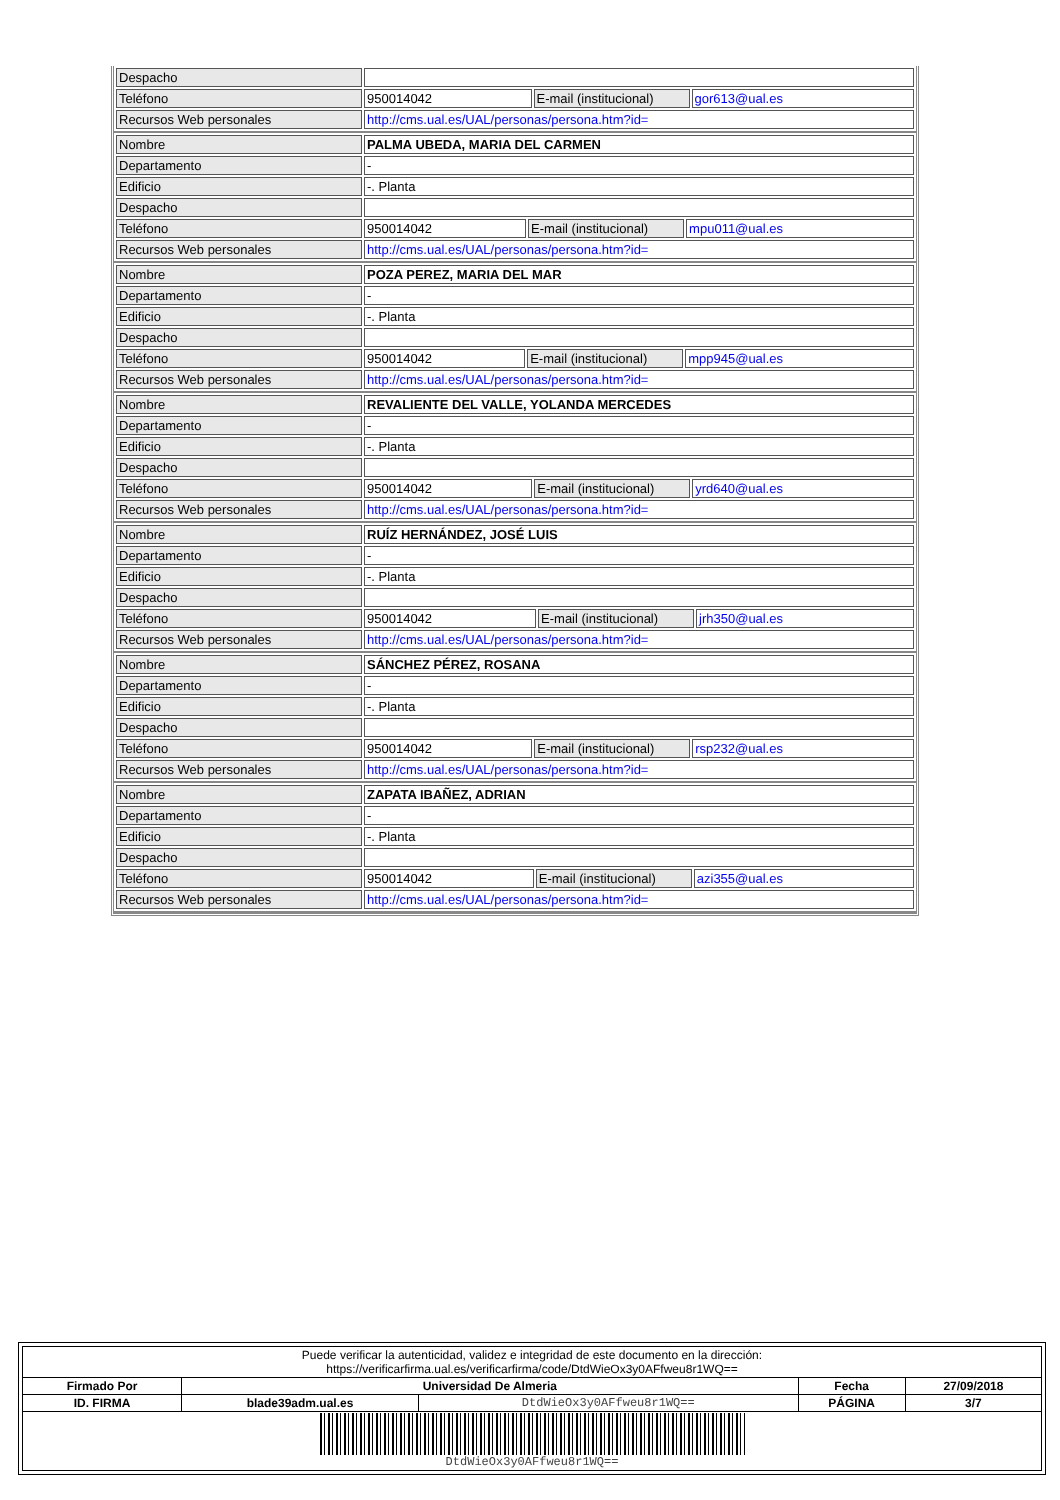| Despacho | | | |
| Teléfono | 950014042 | E-mail (institucional) | gor613@ual.es |
| Recursos Web personales | http://cms.ual.es/UAL/personas/persona.htm?id= | | |
| Nombre | PALMA UBEDA, MARIA DEL CARMEN | | |
| Departamento | - | | |
| Edificio | -. Planta | | |
| Despacho | | | |
| Teléfono | 950014042 | E-mail (institucional) | mpu011@ual.es |
| Recursos Web personales | http://cms.ual.es/UAL/personas/persona.htm?id= | | |
| Nombre | POZA PEREZ, MARIA DEL MAR | | |
| Departamento | - | | |
| Edificio | -. Planta | | |
| Despacho | | | |
| Teléfono | 950014042 | E-mail (institucional) | mpp945@ual.es |
| Recursos Web personales | http://cms.ual.es/UAL/personas/persona.htm?id= | | |
| Nombre | REVALIENTE DEL VALLE, YOLANDA MERCEDES | | |
| Departamento | - | | |
| Edificio | -. Planta | | |
| Despacho | | | |
| Teléfono | 950014042 | E-mail (institucional) | yrd640@ual.es |
| Recursos Web personales | http://cms.ual.es/UAL/personas/persona.htm?id= | | |
| Nombre | RUÍZ HERNÁNDEZ, JOSÉ LUIS | | |
| Departamento | - | | |
| Edificio | -. Planta | | |
| Despacho | | | |
| Teléfono | 950014042 | E-mail (institucional) | jrh350@ual.es |
| Recursos Web personales | http://cms.ual.es/UAL/personas/persona.htm?id= | | |
| Nombre | SÁNCHEZ PÉREZ, ROSANA | | |
| Departamento | - | | |
| Edificio | -. Planta | | |
| Despacho | | | |
| Teléfono | 950014042 | E-mail (institucional) | rsp232@ual.es |
| Recursos Web personales | http://cms.ual.es/UAL/personas/persona.htm?id= | | |
| Nombre | ZAPATA IBAÑEZ, ADRIAN | | |
| Departamento | - | | |
| Edificio | -. Planta | | |
| Despacho | | | |
| Teléfono | 950014042 | E-mail (institucional) | azi355@ual.es |
| Recursos Web personales | http://cms.ual.es/UAL/personas/persona.htm?id= | | |
| Puede verificar la autenticidad, validez e integridad de este documento en la dirección: https://verificarfirma.ual.es/verificarfirma/code/DtdWieOx3y0AFfweu8r1WQ== | | | | |
| Firmado Por | Universidad De Almeria | | Fecha | 27/09/2018 |
| ID. FIRMA | blade39adm.ual.es | DtdWieOx3y0AFfweu8r1WQ== | PÁGINA | 3/7 |
| DtdWieOx3y0AFfweu8r1WQ== | | | | |